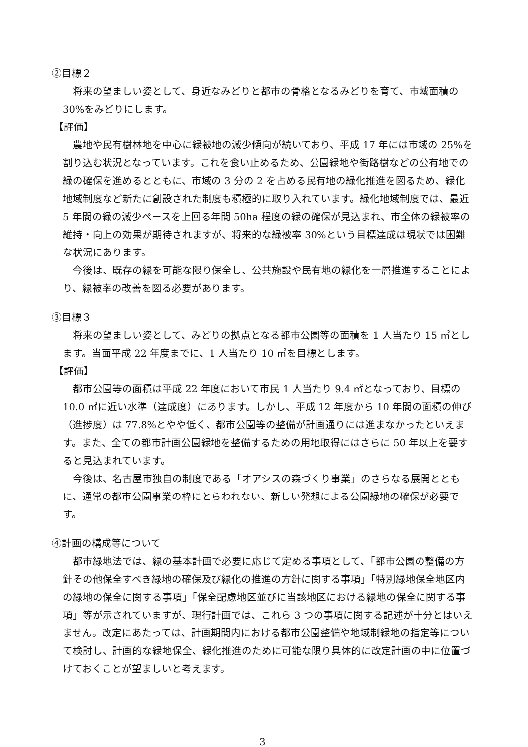②目標２
将来の望ましい姿として、身近なみどりと都市の骨格となるみどりを育て、市域面積の 30%をみどりにします。
【評価】
農地や民有樹林地を中心に緑被地の減少傾向が続いており、平成 17 年には市域の 25%を割り込む状況となっています。これを食い止めるため、公園緑地や街路樹などの公有地での緑の確保を進めるとともに、市域の 3 分の 2 を占める民有地の緑化推進を図るため、緑化地域制度など新たに創設された制度も積極的に取り入れています。緑化地域制度では、最近 5 年間の緑の減少ペースを上回る年間 50ha 程度の緑の確保が見込まれ、市全体の緑被率の維持・向上の効果が期待されますが、将来的な緑被率 30%という目標達成は現状では困難な状況にあります。
今後は、既存の緑を可能な限り保全し、公共施設や民有地の緑化を一層推進することにより、緑被率の改善を図る必要があります。
③目標３
将来の望ましい姿として、みどりの拠点となる都市公園等の面積を 1 人当たり 15 ㎡とします。当面平成 22 年度までに、1 人当たり 10 ㎡を目標とします。
【評価】
都市公園等の面積は平成 22 年度において市民 1 人当たり 9.4 ㎡となっており、目標の 10.0 ㎡に近い水準（達成度）にあります。しかし、平成 12 年度から 10 年間の面積の伸び（進捗度）は 77.8%とやや低く、都市公園等の整備が計画通りには進まなかったといえます。また、全ての都市計画公園緑地を整備するための用地取得にはさらに 50 年以上を要すると見込まれています。
今後は、名古屋市独自の制度である「オアシスの森づくり事業」のさらなる展開とともに、通常の都市公園事業の枠にとらわれない、新しい発想による公園緑地の確保が必要です。
④計画の構成等について
都市緑地法では、緑の基本計画で必要に応じて定める事項として、「都市公園の整備の方針その他保全すべき緑地の確保及び緑化の推進の方針に関する事項」「特別緑地保全地区内の緑地の保全に関する事項」「保全配慮地区並びに当該地区における緑地の保全に関する事項」等が示されていますが、現行計画では、これら 3 つの事項に関する記述が十分とはいえません。改定にあたっては、計画期間内における都市公園整備や地域制緑地の指定等について検討し、計画的な緑地保全、緑化推進のために可能な限り具体的に改定計画の中に位置づけておくことが望ましいと考えます。
3